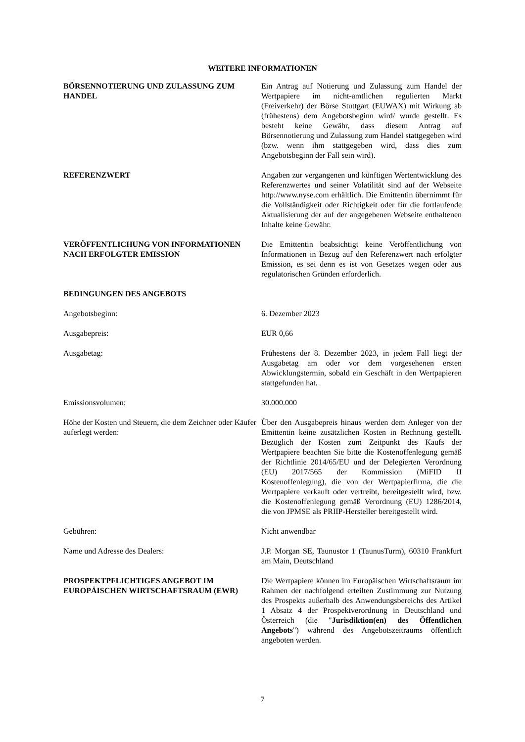WEITERE INFORMATIONEN
BÖRSENNOTIERUNG UND ZULASSUNG ZUM HANDEL Ein Antrag auf Notierung und Zulassung zum Handel der Wertpapiere im nicht-amtlichen regulierten Markt (Freiverkehr) der Börse Stuttgart (EUWAX) mit Wirkung ab (frühestens) dem Angebotsbeginn wird/ wurde gestellt. Es besteht keine Gewähr, dass diesem Antrag auf Börsennotierung und Zulassung zum Handel stattgegeben wird (bzw. wenn ihm stattgegeben wird, dass dies zum Angebotsbeginn der Fall sein wird).
REFERENZWERT Angaben zur vergangenen und künftigen Wertentwicklung des Referenzwertes und seiner Volatilität sind auf der Webseite http://www.nyse.com erhältlich. Die Emittentin übernimmt für die Vollständigkeit oder Richtigkeit oder für die fortlaufende Aktualisierung der auf der angegebenen Webseite enthaltenen Inhalte keine Gewähr.
VERÖFFENTLICHUNG VON INFORMATIONEN NACH ERFOLGTER EMISSION
Die Emittentin beabsichtigt keine Veröffentlichung von Informationen in Bezug auf den Referenzwert nach erfolgter Emission, es sei denn es ist von Gesetzes wegen oder aus regulatorischen Gründen erforderlich.
BEDINGUNGEN DES ANGEBOTS
Angebotsbeginn: 6. Dezember 2023
Ausgabepreis: EUR 0,66
Ausgabetag: Frühestens der 8. Dezember 2023, in jedem Fall liegt der Ausgabetag am oder vor dem vorgesehenen ersten Abwicklungstermin, sobald ein Geschäft in den Wertpapieren stattgefunden hat.
Emissionsvolumen: 30.000.000
Höhe der Kosten und Steuern, die dem Zeichner oder Käufer auferlegt werden:
Über den Ausgabepreis hinaus werden dem Anleger von der Emittentin keine zusätzlichen Kosten in Rechnung gestellt. Bezüglich der Kosten zum Zeitpunkt des Kaufs der Wertpapiere beachten Sie bitte die Kostenoffenlegung gemäß der Richtlinie 2014/65/EU und der Delegierten Verordnung (EU) 2017/565 der Kommission (MiFID II Kostenoffenlegung), die von der Wertpapierfirma, die die Wertpapiere verkauft oder vertreibt, bereitgestellt wird, bzw. die Kostenoffenlegung gemäß Verordnung (EU) 1286/2014, die von JPMSE als PRIIP-Hersteller bereitgestellt wird.
Gebühren: Nicht anwendbar
Name und Adresse des Dealers: J.P. Morgan SE, Taunustor 1 (TaunusTurm), 60310 Frankfurt am Main, Deutschland
PROSPEKTPFLICHTIGES ANGEBOT IM EUROPÄISCHEN WIRTSCHAFTSRAUM (EWR)
Die Wertpapiere können im Europäischen Wirtschaftsraum im Rahmen der nachfolgend erteilten Zustimmung zur Nutzung des Prospekts außerhalb des Anwendungsbereichs des Artikel 1 Absatz 4 der Prospektverordnung in Deutschland und Österreich (die "Jurisdiktion(en) des Öffentlichen Angebots") während des Angebotszeitraums öffentlich angeboten werden.
7